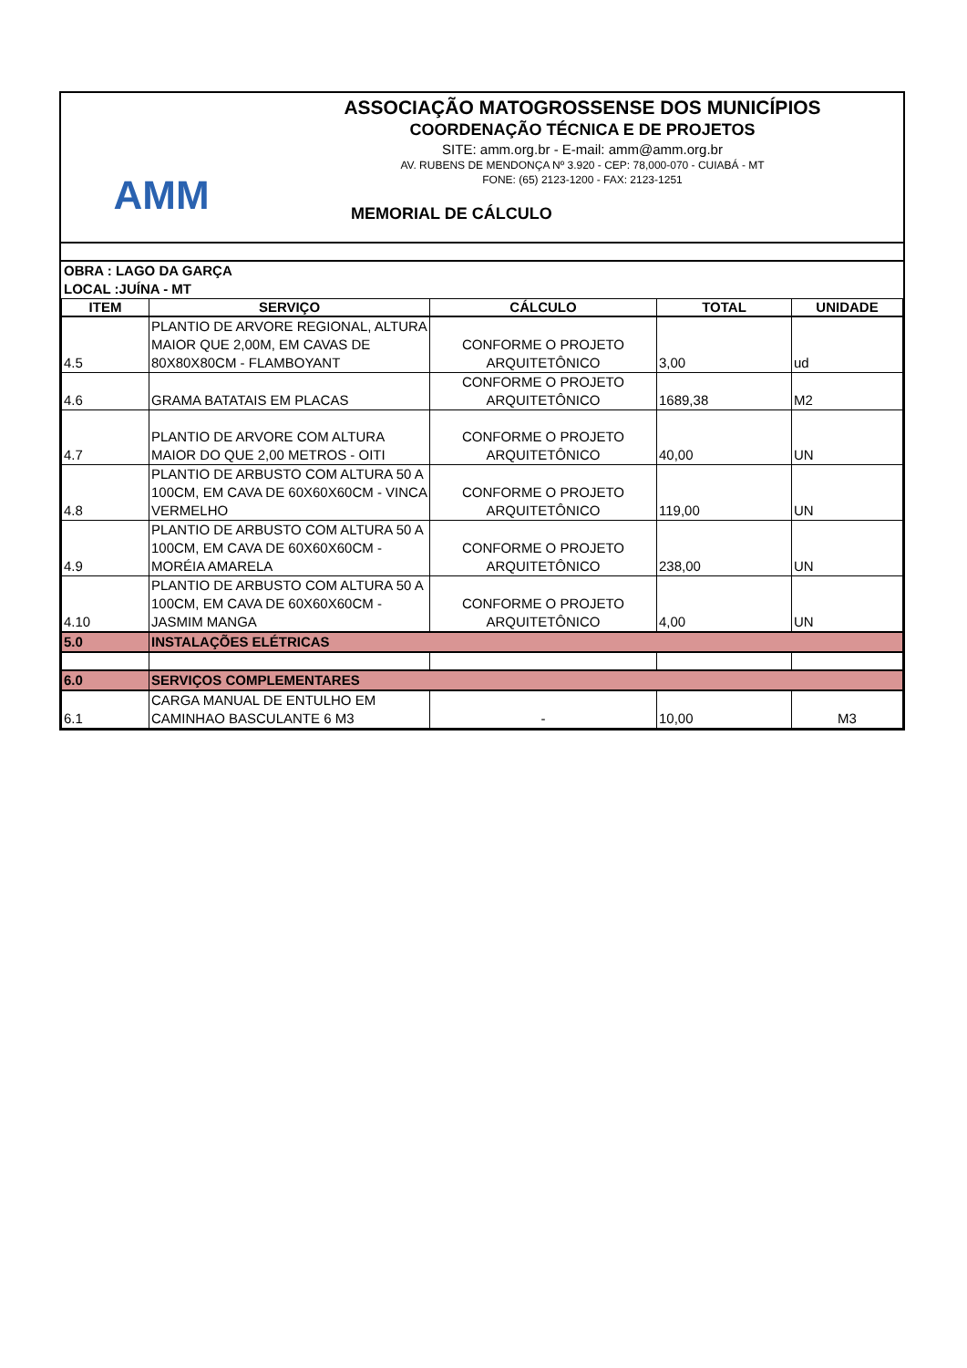AMM
ASSOCIAÇÃO MATOGROSSENSE DOS MUNICÍPIOS
COORDENAÇÃO TÉCNICA E DE PROJETOS
SITE: amm.org.br - E-mail: amm@amm.org.br
AV. RUBENS DE MENDONÇA Nº 3.920 - CEP: 78,000-070 - CUIABÁ - MT
FONE: (65) 2123-1200 - FAX: 2123-1251
MEMORIAL DE CÁLCULO
OBRA : LAGO DA GARÇA
LOCAL :JUÍNA - MT
| ITEM | SERVIÇO | CÁLCULO | TOTAL | UNIDADE |
| --- | --- | --- | --- | --- |
| 4.5 | PLANTIO DE ARVORE REGIONAL, ALTURA MAIOR QUE 2,00M, EM CAVAS DE 80X80X80CM - FLAMBOYANT | CONFORME O PROJETO ARQUITETÔNICO | 3,00 | ud |
| 4.6 | GRAMA BATATAIS EM PLACAS | CONFORME O PROJETO ARQUITETÔNICO | 1689,38 | M2 |
| 4.7 | PLANTIO DE ARVORE COM ALTURA MAIOR DO QUE 2,00 METROS - OITI | CONFORME O PROJETO ARQUITETÔNICO | 40,00 | UN |
| 4.8 | PLANTIO DE ARBUSTO COM ALTURA 50 A 100CM, EM CAVA DE 60X60X60CM - VINCA VERMELHO | CONFORME O PROJETO ARQUITETÔNICO | 119,00 | UN |
| 4.9 | PLANTIO DE ARBUSTO COM ALTURA 50 A 100CM, EM CAVA DE 60X60X60CM - MORÉIA AMARELA | CONFORME O PROJETO ARQUITETÔNICO | 238,00 | UN |
| 4.10 | PLANTIO DE ARBUSTO COM ALTURA 50 A 100CM, EM CAVA DE 60X60X60CM - JASMIM MANGA | CONFORME O PROJETO ARQUITETÔNICO | 4,00 | UN |
| 5.0 | INSTALAÇÕES ELÉTRICAS | | | |
| 6.0 | SERVIÇOS COMPLEMENTARES | | | |
| 6.1 | CARGA MANUAL DE ENTULHO EM CAMINHAO BASCULANTE 6 M3 | - | 10,00 | M3 |